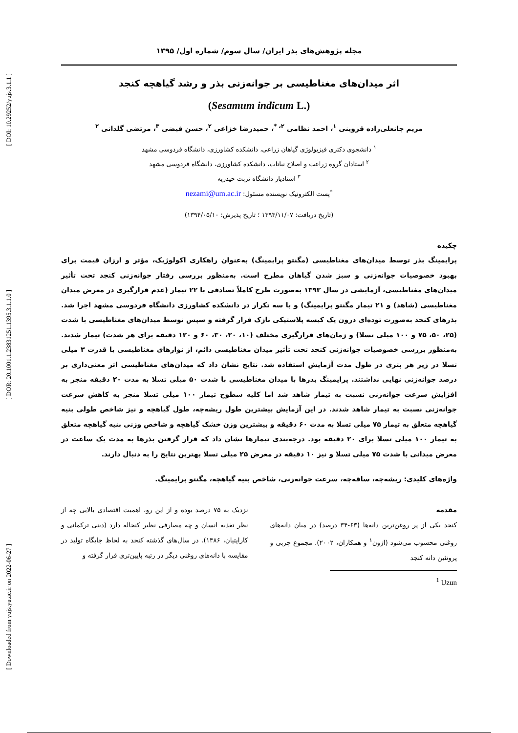[ DOI: 10.29252/yujs.3.1.1 ]
[ DOR: 20.1001.1.23831251.1395.3.1.1.0 ]
[ Downloaded from yujs.yu.ac.ir on 2022-06-27 ]
مجله پژوهش‌های بذر ایران/ سال سوم/ شماره اول/ ۱۳۹۵
اثر میدان‌های مغناطیسی بر جوانه‌زنی بذر و رشد گیاهچه کنجد
(Sesamum indicum L.)
مریم جانعلی‌زاده قزوینی <sup>۱</sup>، احمد نظامی <sup>۲، *</sup>، حمیدرضا خزاعی <sup>۲</sup>، حسن فیضی <sup>۳</sup>، مرتضی گلدانی <sup>۲</sup>
<sup>۱</sup> دانشجوی دکتری فیزیولوژی گیاهان زراعی، دانشکده کشاورزی، دانشگاه فردوسی مشهد
<sup>۲</sup> استادان گروه زراعت و اصلاح نباتات، دانشکده کشاورزی، دانشگاه فردوسی مشهد
<sup>۳</sup> استادیار دانشگاه تربت حیدریه
<sup>*</sup> پست الکترونیک نویسنده مسئول: nezami@um.ac.ir
(تاریخ دریافت: ۱۳۹۳/۱۱/۰۷ ؛ تاریخ پذیرش: ۱۳۹۴/۰۵/۱۰)
چکیده
پرایمینگ بذر توسط میدان‌های مغناطیسی (مگنتو پرایمینگ) به‌عنوان راهکاری اکولوژیک، مؤثر و ارزان قیمت برای بهبود خصوصیات جوانه‌زنی و سبز شدن گیاهان مطرح است. به‌منظور بررسی رفتار جوانه‌زنی کنجد تحت تأثیر میدان‌های مغناطیسی، آزمایشی در سال ۱۳۹۳ به‌صورت طرح کاملاً تصادفی با ۲۲ تیمار (عدم قرارگیری در معرض میدان مغناطیسی (شاهد) و ۲۱ تیمار مگنتو پرایمینگ) و با سه تکرار در دانشکده کشاورزی دانشگاه فردوسی مشهد اجرا شد. بذرهای کنجد به‌صورت توده‌ای درون یک کیسه پلاستیکی نازک قرار گرفته و سپس توسط میدان‌های مغناطیسی با شدت (۲۵، ۵۰، ۷۵ و ۱۰۰ میلی تسلا) و زمان‌های قرارگیری مختلف (۱۰، ۲۰، ۳۰، ۶۰ و ۱۲۰ دقیقه برای هر شدت) تیمار شدند. به‌منظور بررسی خصوصیات جوانه‌زنی کنجد تحت تأثیر میدان مغناطیسی دائم، از نوارهای مغناطیسی با قدرت ۳ میلی تسلا در زیر هر پتری در طول مدت آزمایش استفاده شد. نتایج نشان داد که میدان‌های مغناطیسی اثر معنی‌داری بر درصد جوانه‌زنی نهایی نداشتند. پرایمینگ بذرها با میدان مغناطیسی با شدت ۵۰ میلی تسلا به مدت ۲۰ دقیقه منجر به افزایش سرعت جوانه‌زنی نسبت به تیمار شاهد شد اما کلیه سطوح تیمار ۱۰۰ میلی تسلا منجر به کاهش سرعت جوانه‌زنی نسبت به تیمار شاهد شدند. در این آزمایش بیشترین طول ریشه‌چه، طول گیاهچه و نیز شاخص طولی بنیه گیاهچه متعلق به تیمار ۷۵ میلی تسلا به مدت ۶۰ دقیقه و بیشترین وزن خشک گیاهچه و شاخص وزنی بنیه گیاهچه متعلق به تیمار ۱۰۰ میلی تسلا برای ۲۰ دقیقه بود. درجه‌بندی تیمارها نشان داد که قرار گرفتن بذرها به مدت یک ساعت در معرض میدانی با شدت ۷۵ میلی تسلا و نیز ۱۰ دقیقه در معرض ۲۵ میلی تسلا بهترین نتایج را به دنبال دارند.
واژه‌های کلیدی: ریشه‌چه، ساقه‌چه، سرعت جوانه‌زنی، شاخص بنیه گیاهچه، مگنتو پرایمینگ.
مقدمه
کنجد یکی از پر روغن‌ترین دانه‌ها (۶۳-۳۴ درصد) در میان دانه‌های روغنی محسوب می‌شود (ازون<sup>۱</sup> و همکاران، ۲۰۰۲). مجموع چربی و پروتئین دانه کنجد
<sup>1</sup> Uzun
نزدیک به ۷۵ درصد بوده و از این رو، اهمیت اقتصادی بالایی چه از نظر تغذیه انسان و چه مصارفی نظیر کنجاله دارد (دینی ترکمانی و کاراپتیان، ۱۳۸۶). در سال‌های گذشته کنجد به لحاظ جایگاه تولید در مقایسه با دانه‌های روغنی دیگر در رتبه پایین‌تری قرار گرفته و